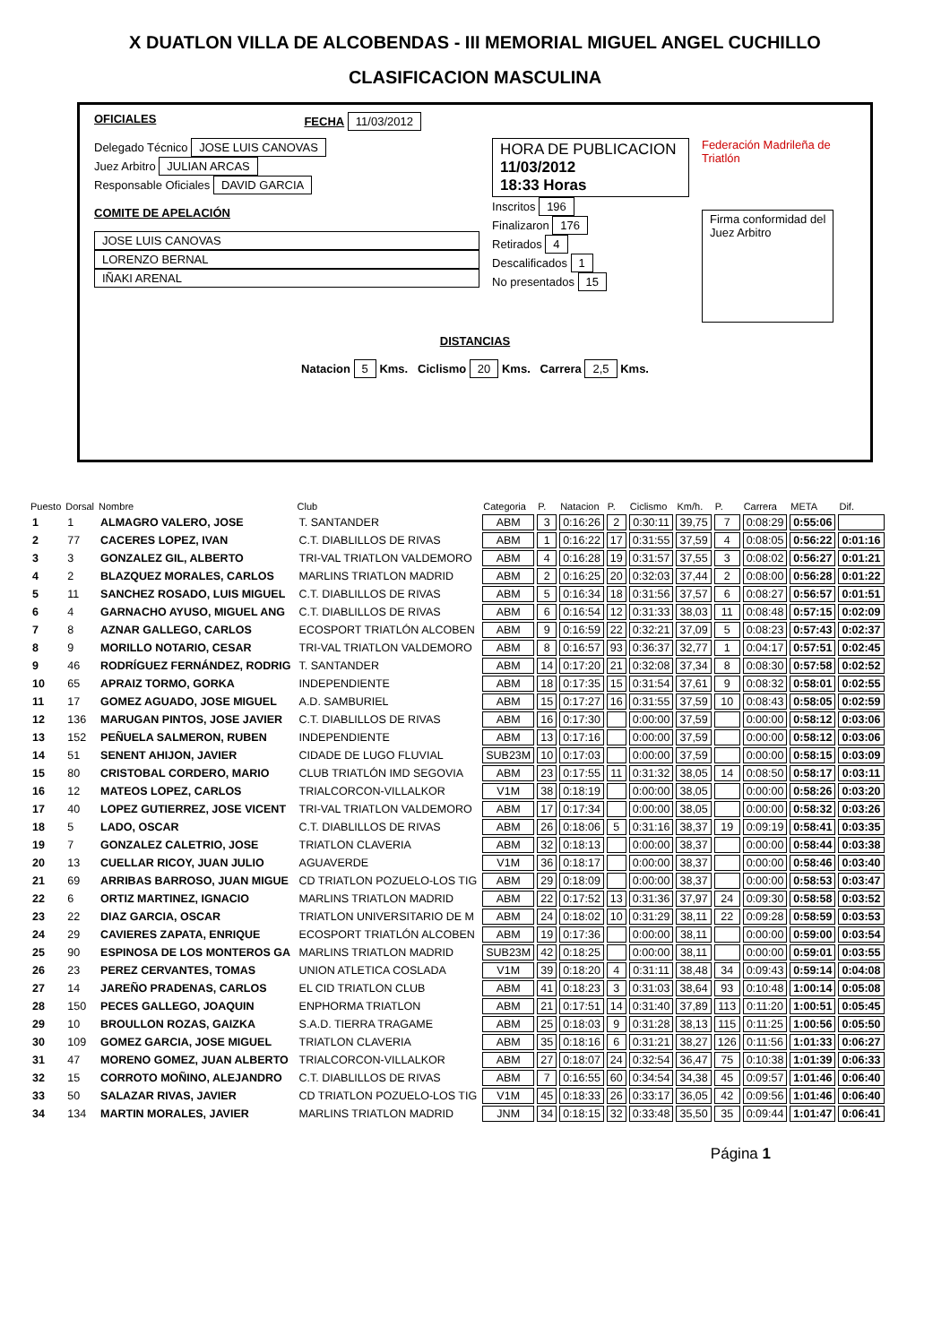X DUATLON VILLA DE ALCOBENDAS - III MEMORIAL MIGUEL ANGEL CUCHILLO
CLASIFICACION MASCULINA
OFICIALES FECHA 11/03/2012
Delegado Técnico JOSE LUIS CANOVAS
Juez Arbitro JULIAN ARCAS
Responsable Oficiales DAVID GARCIA
COMITE DE APELACIÓN
JOSE LUIS CANOVAS
LORENZO BERNAL
IÑAKI ARENAL
HORA DE PUBLICACION
11/03/2012
18:33 Horas
Inscritos 196
Finalizaron 176
Retirados 4
Descalificados 1
No presentados 15
Federación Madrileña de Triatlón
Firma conformidad del
Juez Arbitro
DISTANCIAS
Natacion 5 Kms. Ciclismo 20 Kms. Carrera 2,5 Kms.
| Puesto | Dorsal | Nombre | Club | Categoria | P. | Natacion | P. | Ciclismo | Km/h. | P. | Carrera | META | Dif. |
| --- | --- | --- | --- | --- | --- | --- | --- | --- | --- | --- | --- | --- | --- |
| 1 | 1 | ALMAGRO VALERO, JOSE | T. SANTANDER | ABM | 3 | 0:16:26 | 2 | 0:30:11 | 39,75 | 7 | 0:08:29 | 0:55:06 | |
| 2 | 77 | CACERES LOPEZ, IVAN | C.T. DIABLILLOS DE RIVAS | ABM | 1 | 0:16:22 | 17 | 0:31:55 | 37,59 | 4 | 0:08:05 | 0:56:22 | 0:01:16 |
| 3 | 3 | GONZALEZ GIL, ALBERTO | TRI-VAL TRIATLON VALDEMORO | ABM | 4 | 0:16:28 | 19 | 0:31:57 | 37,55 | 3 | 0:08:02 | 0:56:27 | 0:01:21 |
| 4 | 2 | BLAZQUEZ MORALES, CARLOS | MARLINS TRIATLON MADRID | ABM | 2 | 0:16:25 | 20 | 0:32:03 | 37,44 | 2 | 0:08:00 | 0:56:28 | 0:01:22 |
| 5 | 11 | SANCHEZ ROSADO, LUIS MIGUEL | C.T. DIABLILLOS DE RIVAS | ABM | 5 | 0:16:34 | 18 | 0:31:56 | 37,57 | 6 | 0:08:27 | 0:56:57 | 0:01:51 |
| 6 | 4 | GARNACHO AYUSO, MIGUEL ANG | C.T. DIABLILLOS DE RIVAS | ABM | 6 | 0:16:54 | 12 | 0:31:33 | 38,03 | 11 | 0:08:48 | 0:57:15 | 0:02:09 |
| 7 | 8 | AZNAR GALLEGO, CARLOS | ECOSPORT TRIATLÓN ALCOBEN | ABM | 9 | 0:16:59 | 22 | 0:32:21 | 37,09 | 5 | 0:08:23 | 0:57:43 | 0:02:37 |
| 8 | 9 | MORILLO NOTARIO, CESAR | TRI-VAL TRIATLON VALDEMORO | ABM | 8 | 0:16:57 | 93 | 0:36:37 | 32,77 | 1 | 0:04:17 | 0:57:51 | 0:02:45 |
| 9 | 46 | RODRÍGUEZ FERNÁNDEZ, RODRIG | T. SANTANDER | ABM | 14 | 0:17:20 | 21 | 0:32:08 | 37,34 | 8 | 0:08:30 | 0:57:58 | 0:02:52 |
| 10 | 65 | APRAIZ TORMO, GORKA | INDEPENDIENTE | ABM | 18 | 0:17:35 | 15 | 0:31:54 | 37,61 | 9 | 0:08:32 | 0:58:01 | 0:02:55 |
| 11 | 17 | GOMEZ AGUADO, JOSE MIGUEL | A.D. SAMBURIEL | ABM | 15 | 0:17:27 | 16 | 0:31:55 | 37,59 | 10 | 0:08:43 | 0:58:05 | 0:02:59 |
| 12 | 136 | MARUGAN PINTOS, JOSE JAVIER | C.T. DIABLILLOS DE RIVAS | ABM | 16 | 0:17:30 | | 0:00:00 | 37,59 | | 0:00:00 | 0:58:12 | 0:03:06 |
| 13 | 152 | PEÑUELA SALMERON, RUBEN | INDEPENDIENTE | ABM | 13 | 0:17:16 | | 0:00:00 | 37,59 | | 0:00:00 | 0:58:12 | 0:03:06 |
| 14 | 51 | SENENT AHIJON, JAVIER | CIDADE DE LUGO FLUVIAL | SUB23M | 10 | 0:17:03 | | 0:00:00 | 37,59 | | 0:00:00 | 0:58:15 | 0:03:09 |
| 15 | 80 | CRISTOBAL CORDERO, MARIO | CLUB TRIATLÓN IMD SEGOVIA | ABM | 23 | 0:17:55 | 11 | 0:31:32 | 38,05 | 14 | 0:08:50 | 0:58:17 | 0:03:11 |
| 16 | 12 | MATEOS LOPEZ, CARLOS | TRIALCORCON-VILLALKOR | V1M | 38 | 0:18:19 | | 0:00:00 | 38,05 | | 0:00:00 | 0:58:26 | 0:03:20 |
| 17 | 40 | LOPEZ GUTIERREZ, JOSE VICENT | TRI-VAL TRIATLON VALDEMORO | ABM | 17 | 0:17:34 | | 0:00:00 | 38,05 | | 0:00:00 | 0:58:32 | 0:03:26 |
| 18 | 5 | LADO, OSCAR | C.T. DIABLILLOS DE RIVAS | ABM | 26 | 0:18:06 | 5 | 0:31:16 | 38,37 | 19 | 0:09:19 | 0:58:41 | 0:03:35 |
| 19 | 7 | GONZALEZ CALETRIO, JOSE | TRIATLON CLAVERIA | ABM | 32 | 0:18:13 | | 0:00:00 | 38,37 | | 0:00:00 | 0:58:44 | 0:03:38 |
| 20 | 13 | CUELLAR RICOY, JUAN JULIO | AGUAVERDE | V1M | 36 | 0:18:17 | | 0:00:00 | 38,37 | | 0:00:00 | 0:58:46 | 0:03:40 |
| 21 | 69 | ARRIBAS BARROSO, JUAN MIGUE | CD TRIATLON POZUELO-LOS TIG | ABM | 29 | 0:18:09 | | 0:00:00 | 38,37 | | 0:00:00 | 0:58:53 | 0:03:47 |
| 22 | 6 | ORTIZ MARTINEZ, IGNACIO | MARLINS TRIATLON MADRID | ABM | 22 | 0:17:52 | 13 | 0:31:36 | 37,97 | 24 | 0:09:30 | 0:58:58 | 0:03:52 |
| 23 | 22 | DIAZ GARCIA, OSCAR | TRIATLON UNIVERSITARIO DE M | ABM | 24 | 0:18:02 | 10 | 0:31:29 | 38,11 | 22 | 0:09:28 | 0:58:59 | 0:03:53 |
| 24 | 29 | CAVIERES ZAPATA, ENRIQUE | ECOSPORT TRIATLÓN ALCOBEN | ABM | 19 | 0:17:36 | | 0:00:00 | 38,11 | | 0:00:00 | 0:59:00 | 0:03:54 |
| 25 | 90 | ESPINOSA DE LOS MONTEROS GA | MARLINS TRIATLON MADRID | SUB23M | 42 | 0:18:25 | | 0:00:00 | 38,11 | | 0:00:00 | 0:59:01 | 0:03:55 |
| 26 | 23 | PEREZ CERVANTES, TOMAS | UNION ATLETICA COSLADA | V1M | 39 | 0:18:20 | 4 | 0:31:11 | 38,48 | 34 | 0:09:43 | 0:59:14 | 0:04:08 |
| 27 | 14 | JAREÑO PRADENAS, CARLOS | EL CID TRIATLON CLUB | ABM | 41 | 0:18:23 | 3 | 0:31:03 | 38,64 | 93 | 0:10:48 | 1:00:14 | 0:05:08 |
| 28 | 150 | PECES GALLEGO, JOAQUIN | ENPHORMA TRIATLON | ABM | 21 | 0:17:51 | 14 | 0:31:40 | 37,89 | 113 | 0:11:20 | 1:00:51 | 0:05:45 |
| 29 | 10 | BROULLON ROZAS, GAIZKA | S.A.D. TIERRA TRAGAME | ABM | 25 | 0:18:03 | 9 | 0:31:28 | 38,13 | 115 | 0:11:25 | 1:00:56 | 0:05:50 |
| 30 | 109 | GOMEZ GARCIA, JOSE MIGUEL | TRIATLON CLAVERIA | ABM | 35 | 0:18:16 | 6 | 0:31:21 | 38,27 | 126 | 0:11:56 | 1:01:33 | 0:06:27 |
| 31 | 47 | MORENO GOMEZ, JUAN ALBERTO | TRIALCORCON-VILLALKOR | ABM | 27 | 0:18:07 | 24 | 0:32:54 | 36,47 | 75 | 0:10:38 | 1:01:39 | 0:06:33 |
| 32 | 15 | CORROTO MOÑINO, ALEJANDRO | C.T. DIABLILLOS DE RIVAS | ABM | 7 | 0:16:55 | 60 | 0:34:54 | 34,38 | 45 | 0:09:57 | 1:01:46 | 0:06:40 |
| 33 | 50 | SALAZAR RIVAS, JAVIER | CD TRIATLON POZUELO-LOS TIG | V1M | 45 | 0:18:33 | 26 | 0:33:17 | 36,05 | 42 | 0:09:56 | 1:01:46 | 0:06:40 |
| 34 | 134 | MARTIN MORALES, JAVIER | MARLINS TRIATLON MADRID | JNM | 34 | 0:18:15 | 32 | 0:33:48 | 35,50 | 35 | 0:09:44 | 1:01:47 | 0:06:41 |
Página 1